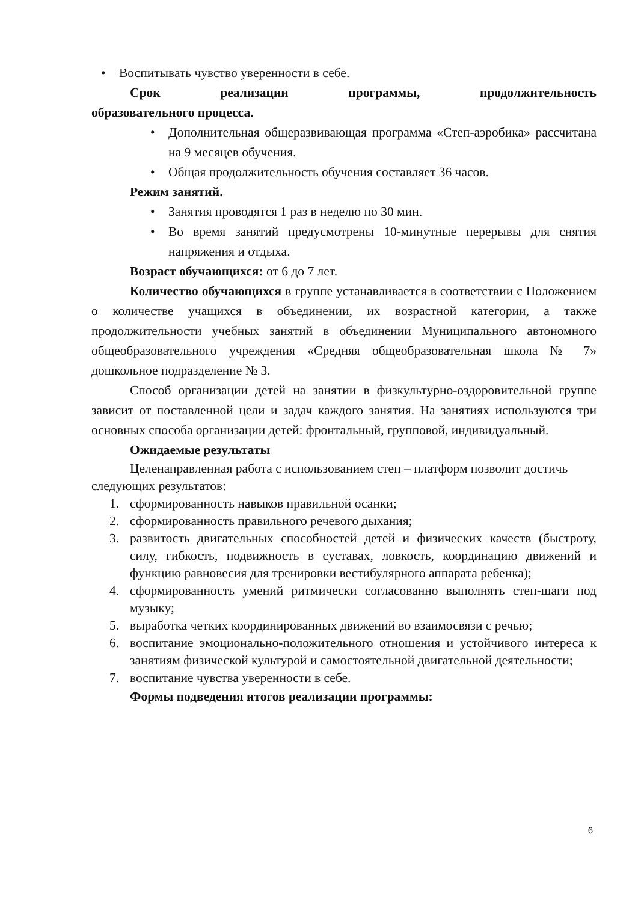• Воспитывать чувство уверенности в себе.
Срок реализации программы, продолжительность
образовательного процесса.
• Дополнительная общеразвивающая программа «Степ-аэробика» рассчитана на 9 месяцев обучения.
• Общая продолжительность обучения составляет 36 часов.
Режим занятий.
• Занятия проводятся 1 раз в неделю по 30 мин.
• Во время занятий предусмотрены 10-минутные перерывы для снятия напряжения и отдыха.
Возраст обучающихся: от 6 до 7 лет.
Количество обучающихся в группе устанавливается в соответствии с Положением о количестве учащихся в объединении, их возрастной категории, а также продолжительности учебных занятий в объединении Муниципального автономного общеобразовательного учреждения «Средняя общеобразовательная школа № 7» дошкольное подразделение № 3.
Способ организации детей на занятии в физкультурно-оздоровительной группе зависит от поставленной цели и задач каждого занятия. На занятиях используются три основных способа организации детей: фронтальный, групповой, индивидуальный.
Ожидаемые результаты
Целенаправленная работа с использованием степ – платформ позволит достичь следующих результатов:
1. сформированность навыков правильной осанки;
2. сформированность правильного речевого дыхания;
3. развитость двигательных способностей детей и физических качеств (быстроту, силу, гибкость, подвижность в суставах, ловкость, координацию движений и функцию равновесия для тренировки вестибулярного аппарата ребенка);
4. сформированность умений ритмически согласованно выполнять степ-шаги под музыку;
5. выработка четких координированных движений во взаимосвязи с речью;
6. воспитание эмоционально-положительного отношения и устойчивого интереса к занятиям физической культурой и самостоятельной двигательной деятельности;
7. воспитание чувства уверенности в себе.
Формы подведения итогов реализации программы:
6